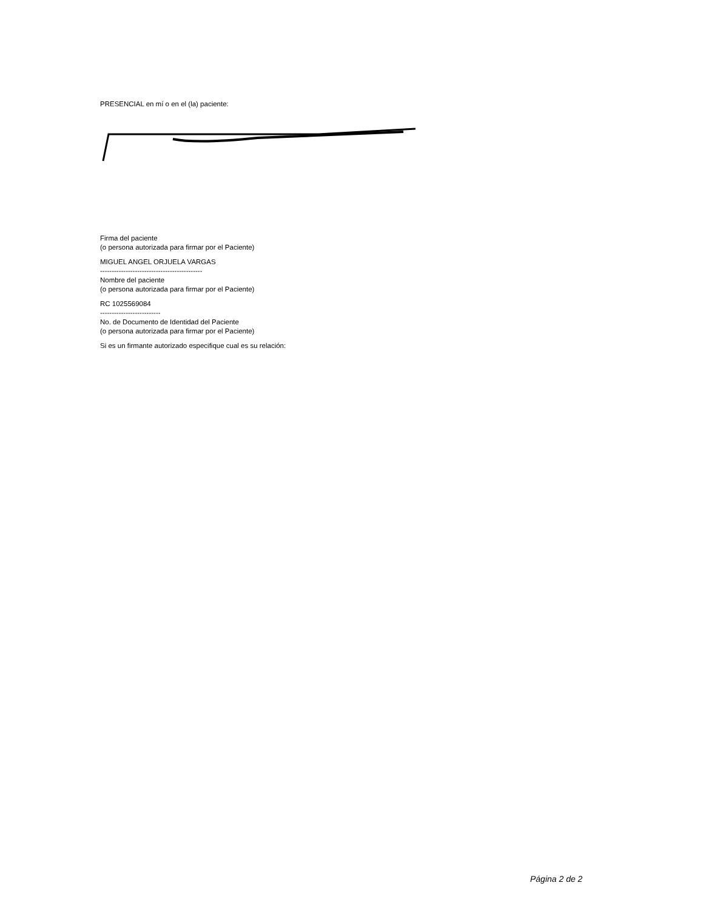PRESENCIAL en mí o en el (la) paciente:
Firma del paciente
(o persona autorizada para firmar por el Paciente)
MIGUEL ANGEL ORJUELA VARGAS
--------------------------------------------
Nombre del paciente
(o persona autorizada para firmar por el Paciente)
RC 1025569084
--------------------------
No. de Documento de Identidad del Paciente
(o persona autorizada para firmar por el Paciente)
Si es un firmante autorizado especifique cual es su relación:
Página 2 de 2